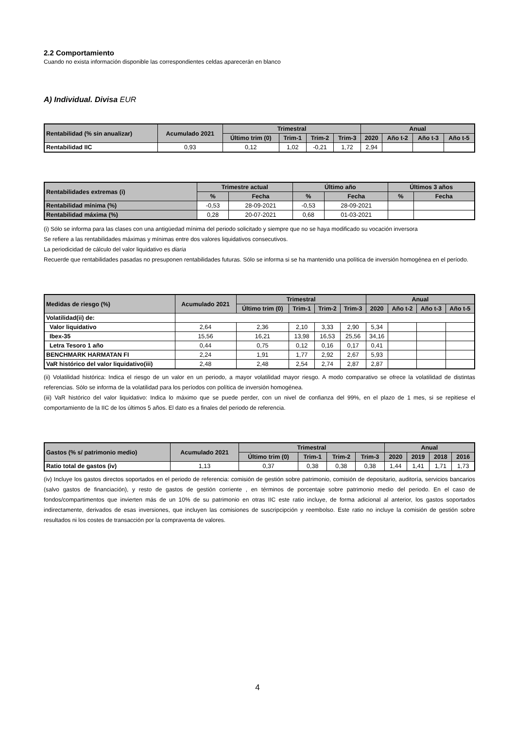2.2 Comportamiento
Cuando no exista información disponible las correspondientes celdas aparecerán en blanco
A) Individual. Divisa EUR
| Rentabilidad (% sin anualizar) | Acumulado 2021 | Trimestral | | | | Anual | | | |
| --- | --- | --- | --- | --- | --- | --- | --- | --- | --- |
| | | Último trim (0) | Trim-1 | Trim-2 | Trim-3 | 2020 | Año t-2 | Año t-3 | Año t-5 |
| Rentabilidad IIC | 0,93 | 0,12 | 1,02 | -0,21 | 1,72 | 2,94 | | | |
| Rentabilidades extremas (i) | Trimestre actual | | Último año | | Últimos 3 años | |
| --- | --- | --- | --- | --- | --- | --- |
| | % | Fecha | % | Fecha | % | Fecha |
| Rentabilidad mínima (%) | -0,53 | 28-09-2021 | -0,53 | 28-09-2021 | | |
| Rentabilidad máxima (%) | 0,28 | 20-07-2021 | 0,68 | 01-03-2021 | | |
(i) Sólo se informa para las clases con una antigüedad mínima del periodo solicitado y siempre que no se haya modificado su vocación inversora
Se refiere a las rentabilidades máximas y mínimas entre dos valores liquidativos consecutivos.
La periodicidad de cálculo del valor liquidativo es diaria
Recuerde que rentabilidades pasadas no presuponen rentabilidades futuras. Sólo se informa si se ha mantenido una política de inversión homogénea en el período.
| Medidas de riesgo (%) | Acumulado 2021 | Trimestral | | | | Anual | | | |
| --- | --- | --- | --- | --- | --- | --- | --- | --- | --- |
| | | Último trim (0) | Trim-1 | Trim-2 | Trim-3 | 2020 | Año t-2 | Año t-3 | Año t-5 |
| Volatilidad(ii) de: | | | | | | | | | |
| Valor liquidativo | 2,64 | 2,36 | 2,10 | 3,33 | 2,90 | 5,34 | | | |
| Ibex-35 | 15,56 | 16,21 | 13,98 | 16,53 | 25,56 | 34,16 | | | |
| Letra Tesoro 1 año | 0,44 | 0,75 | 0,12 | 0,16 | 0,17 | 0,41 | | | |
| BENCHMARK HARMATAN FI | 2,24 | 1,91 | 1,77 | 2,92 | 2,67 | 5,93 | | | |
| VaR histórico del valor liquidativo(iii) | 2,48 | 2,48 | 2,54 | 2,74 | 2,87 | 2,87 | | | |
(ii) Volatilidad histórica: Indica el riesgo de un valor en un periodo, a mayor volatilidad mayor riesgo. A modo comparativo se ofrece la volatilidad de distintas referencias. Sólo se informa de la volatilidad para los períodos con política de inversión homogénea.
(iii) VaR histórico del valor liquidativo: Indica lo máximo que se puede perder, con un nivel de confianza del 99%, en el plazo de 1 mes, si se repitiese el comportamiento de la IIC de los últimos 5 años. El dato es a finales del periodo de referencia.
| Gastos (% s/ patrimonio medio) | Acumulado 2021 | Trimestral | | | | Anual | | | |
| --- | --- | --- | --- | --- | --- | --- | --- | --- | --- |
| | | Último trim (0) | Trim-1 | Trim-2 | Trim-3 | 2020 | 2019 | 2018 | 2016 |
| Ratio total de gastos (iv) | 1,13 | 0,37 | 0,38 | 0,38 | 0,38 | 1,44 | 1,41 | 1,71 | 1,73 |
(iv) Incluye los gastos directos soportados en el periodo de referencia: comisión de gestión sobre patrimonio, comisión de depositario, auditoría, servicios bancarios (salvo gastos de financiación), y resto de gastos de gestión corriente , en términos de porcentaje sobre patrimonio medio del periodo. En el caso de fondos/compartimentos que invierten más de un 10% de su patrimonio en otras IIC este ratio incluye, de forma adicional al anterior, los gastos soportados indirectamente, derivados de esas inversiones, que incluyen las comisiones de suscripcipción y reembolso. Este ratio no incluye la comisión de gestión sobre resultados ni los costes de transacción por la compraventa de valores.
4